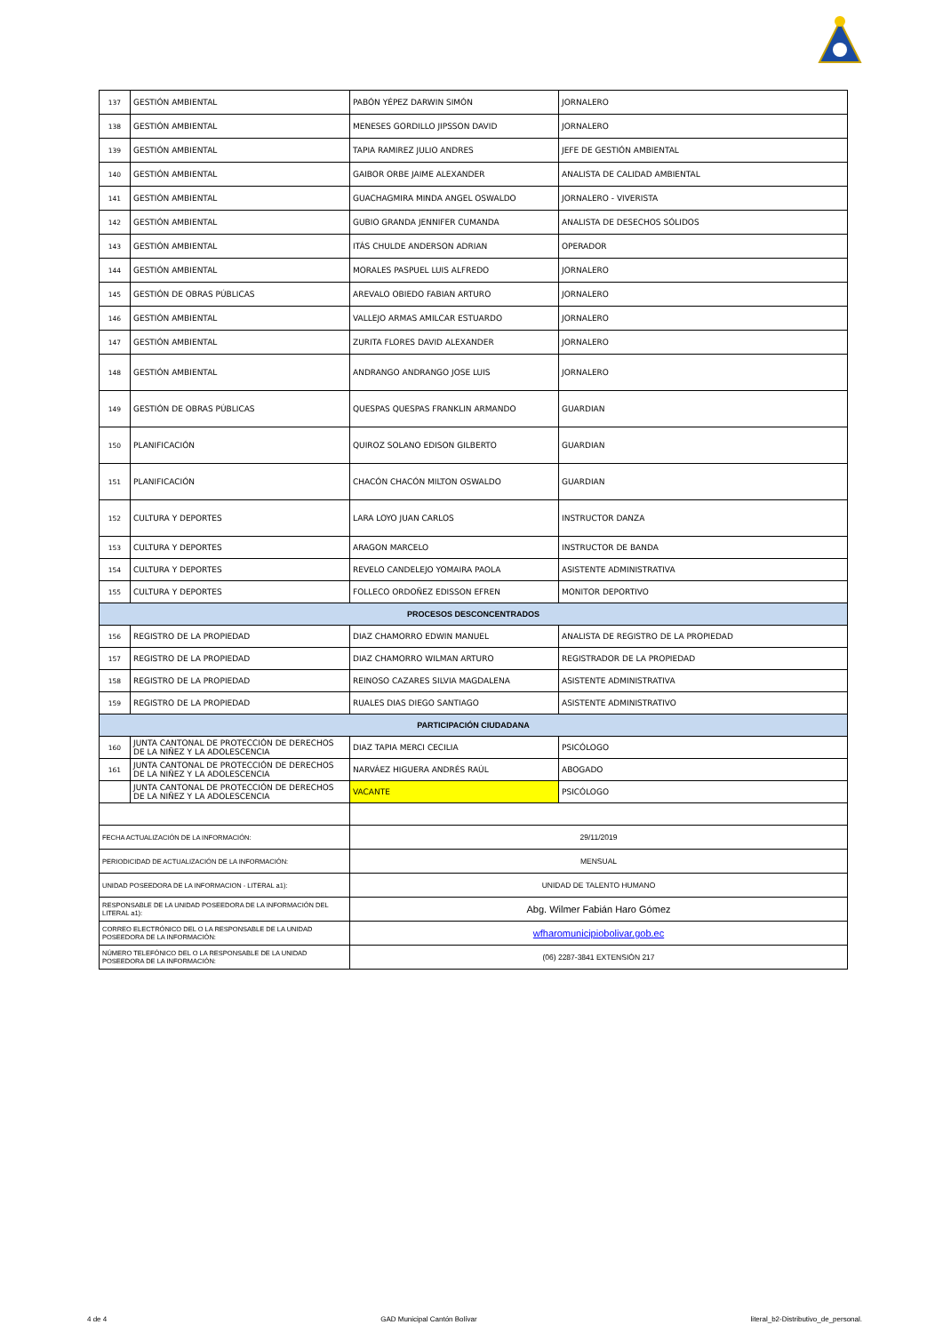| 137 | GESTIÓN AMBIENTAL | PABÓN YÉPEZ DARWIN SIMÓN | JORNALERO |
| 138 | GESTIÓN AMBIENTAL | MENESES GORDILLO JIPSSON DAVID | JORNALERO |
| 139 | GESTIÓN AMBIENTAL | TAPIA RAMIREZ JULIO ANDRES | JEFE DE GESTIÓN AMBIENTAL |
| 140 | GESTIÓN AMBIENTAL | GAIBOR ORBE JAIME ALEXANDER | ANALISTA DE CALIDAD AMBIENTAL |
| 141 | GESTIÓN AMBIENTAL | GUACHAGMIRA MINDA ANGEL OSWALDO | JORNALERO - VIVERISTA |
| 142 | GESTIÓN AMBIENTAL | GUBIO GRANDA JENNIFER CUMANDA | ANALISTA DE DESECHOS SÓLIDOS |
| 143 | GESTIÓN AMBIENTAL | ITÁS CHULDE ANDERSON ADRIAN | OPERADOR |
| 144 | GESTIÓN AMBIENTAL | MORALES PASPUEL LUIS ALFREDO | JORNALERO |
| 145 | GESTIÓN DE OBRAS PÚBLICAS | AREVALO OBIEDO FABIAN ARTURO | JORNALERO |
| 146 | GESTIÓN AMBIENTAL | VALLEJO ARMAS AMILCAR ESTUARDO | JORNALERO |
| 147 | GESTIÓN AMBIENTAL | ZURITA FLORES DAVID ALEXANDER | JORNALERO |
| 148 | GESTIÓN AMBIENTAL | ANDRANGO ANDRANGO JOSE LUIS | JORNALERO |
| 149 | GESTIÓN DE OBRAS PÚBLICAS | QUESPAS QUESPAS FRANKLIN ARMANDO | GUARDIAN |
| 150 | PLANIFICACIÓN | QUIROZ SOLANO EDISON GILBERTO | GUARDIAN |
| 151 | PLANIFICACIÓN | CHACÓN CHACÓN MILTON OSWALDO | GUARDIAN |
| 152 | CULTURA Y DEPORTES | LARA LOYO JUAN CARLOS | INSTRUCTOR DANZA |
| 153 | CULTURA Y DEPORTES | ARAGON MARCELO | INSTRUCTOR DE BANDA |
| 154 | CULTURA Y DEPORTES | REVELO CANDELEJO YOMAIRA PAOLA | ASISTENTE ADMINISTRATIVA |
| 155 | CULTURA Y DEPORTES | FOLLECO ORDOÑEZ EDISSON EFREN | MONITOR DEPORTIVO |
| PROCESOS DESCONCENTRADOS | | | |
| 156 | REGISTRO DE LA PROPIEDAD | DIAZ CHAMORRO EDWIN MANUEL | ANALISTA DE REGISTRO DE LA PROPIEDAD |
| 157 | REGISTRO DE LA PROPIEDAD | DIAZ CHAMORRO WILMAN ARTURO | REGISTRADOR DE LA PROPIEDAD |
| 158 | REGISTRO DE LA PROPIEDAD | REINOSO CAZARES SILVIA MAGDALENA | ASISTENTE ADMINISTRATIVA |
| 159 | REGISTRO DE LA PROPIEDAD | RUALES DIAS DIEGO SANTIAGO | ASISTENTE ADMINISTRATIVO |
| PARTICIPACIÓN CIUDADANA | | | |
| 160 | JUNTA CANTONAL DE PROTECCIÓN DE DERECHOS DE LA NIÑEZ Y LA ADOLESCENCIA | DIAZ TAPIA MERCI CECILIA | PSICÓLOGO |
| 161 | JUNTA CANTONAL DE PROTECCIÓN DE DERECHOS DE LA NIÑEZ Y LA ADOLESCENCIA | NARVÁEZ HIGUERA ANDRÉS RAÚL | ABOGADO |
| | JUNTA CANTONAL DE PROTECCIÓN DE DERECHOS DE LA NIÑEZ Y LA ADOLESCENCIA | VACANTE | PSICÓLOGO |
| FECHA ACTUALIZACIÓN DE LA INFORMACIÓN: | | 29/11/2019 | |
| PERIODICIDAD DE ACTUALIZACIÓN DE LA INFORMACIÓN: | | MENSUAL | |
| UNIDAD POSEEDORA DE LA INFORMACION - LITERAL a1): | | UNIDAD DE TALENTO HUMANO | |
| RESPONSABLE DE LA UNIDAD POSEEDORA DE LA INFORMACIÓN DEL LITERAL a1): | | Abg. Wilmer Fabián Haro Gómez | |
| CORREO ELECTRÓNICO DEL O LA RESPONSABLE DE LA UNIDAD POSEEDORA DE LA INFORMACIÓN: | | wfharomunicipiobolivar.gob.ec | |
| NÚMERO TELEFÓNICO DEL O LA RESPONSABLE DE LA UNIDAD POSEEDORA DE LA INFORMACIÓN: | | (06) 2287-3841 EXTENSIÓN 217 | |
4 de 4 GAD Municipal Cantón Bolívar literal_b2-Distributivo_de_personal.